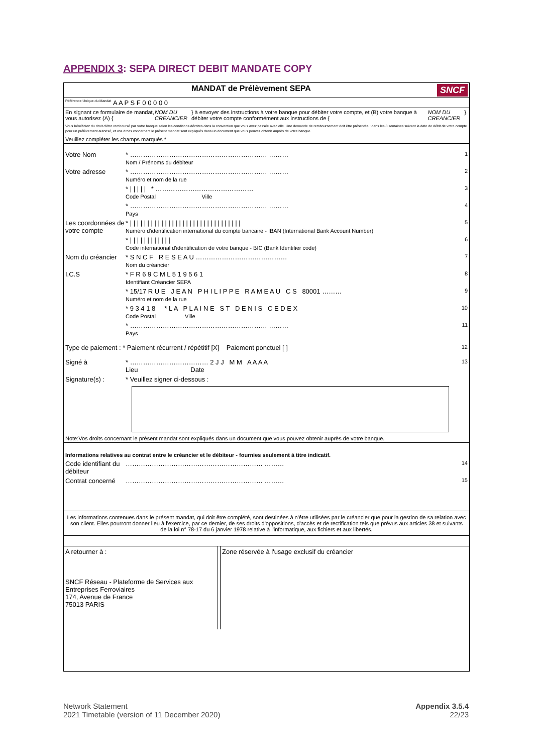APPENDIX 3: SEPA DIRECT DEBIT MANDATE COPY
MANDAT de Prélèvement SEPA SNCF
Référence Unique du Mandat A A P S F 0 0 0 0 0
En signant ce formulaire de mandat, vous autorisez (A) { NOM DU CREANCIER } à envoyer des instructions à votre banque pour débiter votre compte, et (B) votre banque à débiter votre compte conformément aux instructions de { NOM DU CREANCIER }.
Vous bénéficiez du droit d'être remboursé par votre banque selon les conditions décrites dans la convention que vous avez passée avec elle. Une demande de remboursement doit être présentée : dans les 8 semaines suivant la date de débit de votre compte pour un prélèvement autorisé, et vos droits concernant le présent mandat sont expliqués dans un document que vous pouvez obtenir auprès de votre banque.
Veuillez compléter les champs marqués *
Votre Nom * ……………………………………………………… ………
Nom / Prénoms du débiteur
1
Votre adresse * ……………………………………………………… ………
Numéro et nom de la rue
2
* | | | | | * ………………………………………
Code Postal Ville
3
* ……………………………………………………… ………
Pays
4
Les coordonnées de votre compte
* | | | | | | | | | | | | | | | | | | | | | | | | | | | | | | | |
Numéro d'identification international du compte bancaire - IBAN (International Bank Account Number)
5
* | | | | | | | | | | | |
Code international d'identification de votre banque - BIC (Bank Identifier code)
6
Nom du créancier
* S N C F R E S E A U ……………………………………
Nom du créancier
7
I.C.S * F R 6 9 C M L 5 1 9 5 6 1
Identifiant Créancier SEPA
8
* 15/17 R U E J E A N P H I L I P P E R A M E A U C S 80001 ………
Numéro et nom de la rue
9
* 9 3 4 1 8 * L A P L A I N E S T D E N I S C E D E X
Code Postal Ville
10
* ……………………………………………………… ………
Pays
11
Type de paiement : * Paiement récurrent / répétitif [X] Paiement ponctuel [ ]
12
Signé à * ……………………………… 2 J J M M A A A A
Lieu Date
13
Signature(s) : * Veuillez signer ci-dessous :
Note:Vos droits concernant le présent mandat sont expliqués dans un document que vous pouvez obtenir auprès de votre banque.
Informations relatives au contrat entre le créancier et le débiteur - fournies seulement à titre indicatif.
Code identifiant du débiteur
……………………………………………………… ………
14
Contrat concerné
……………………………………………………… ………
15
Les informations contenues dans le présent mandat, qui doit être complété, sont destinées à n'être utilisées par le créancier que pour la gestion de sa relation avec son client. Elles pourront donner lieu à l'exercice, par ce dernier, de ses droits d'oppositions, d'accès et de rectification tels que prévus aux articles 38 et suivants de la loi n° 78-17 du 6 janvier 1978 relative à l'informatique, aux fichiers et aux libertés.
A retourner à :
SNCF Réseau - Plateforme de Services aux Entreprises Ferroviaires
174, Avenue de France
75013 PARIS
Zone réservée à l'usage exclusif du créancier
Network Statement
2021 Timetable (version of 11 December 2020)
Appendix 3.5.4
22/23